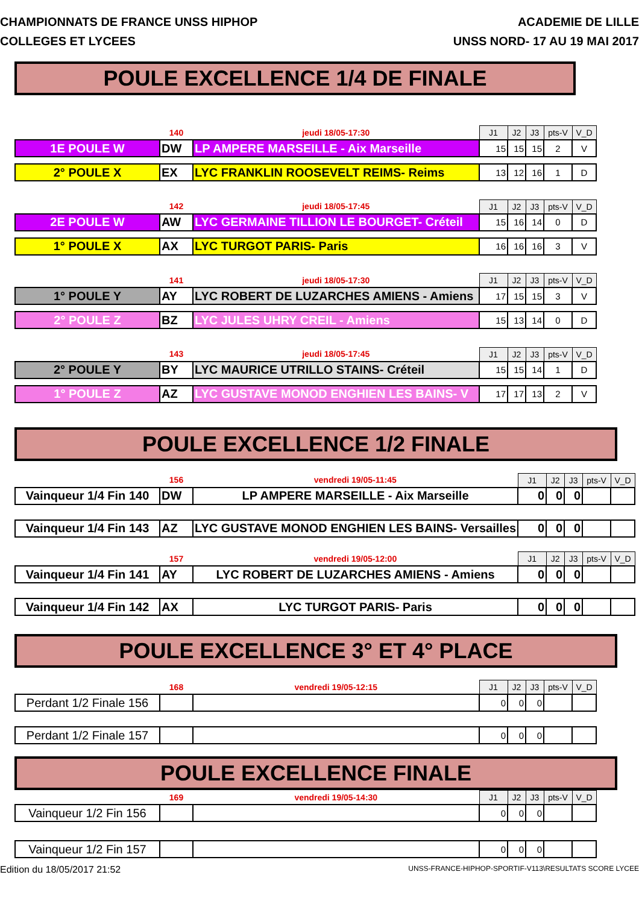CHAMPIONNATS DE FRANCE UNSS HIPHOP
COLLEGES ET LYCEES
ACADEMIE DE LILLE
UNSS NORD- 17 AU 19 MAI 2017
POULE EXCELLENCE 1/4 DE FINALE
| | 140 | jeudi 18/05-17:30 | J1 | J2 | J3 | pts-V | V_D |
| 1E POULE W | DW | LP AMPERE MARSEILLE - Aix Marseille | 15 | 15 | 15 | 2 | V |
| 2° POULE X | EX | LYC FRANKLIN ROOSEVELT REIMS- Reims | 13 | 12 | 16 | 1 | D |
| | 142 | jeudi 18/05-17:45 | J1 | J2 | J3 | pts-V | V_D |
| 2E POULE W | AW | LYC GERMAINE TILLION LE BOURGET- Créteil | 15 | 16 | 14 | 0 | D |
| 1° POULE X | AX | LYC TURGOT PARIS- Paris | 16 | 16 | 16 | 3 | V |
| | 141 | jeudi 18/05-17:30 | J1 | J2 | J3 | pts-V | V_D |
| 1° POULE Y | AY | LYC ROBERT DE LUZARCHES AMIENS - Amiens | 17 | 15 | 15 | 3 | V |
| 2° POULE Z | BZ | LYC JULES UHRY CREIL - Amiens | 15 | 13 | 14 | 0 | D |
| | 143 | jeudi 18/05-17:45 | J1 | J2 | J3 | pts-V | V_D |
| 2° POULE Y | BY | LYC MAURICE UTRILLO STAINS- Créteil | 15 | 15 | 14 | 1 | D |
| 1° POULE Z | AZ | LYC GUSTAVE MONOD ENGHIEN LES BAINS- V | 17 | 17 | 13 | 2 | V |
POULE EXCELLENCE 1/2 FINALE
| | 156 | vendredi 19/05-11:45 | J1 | J2 | J3 | pts-V | V_D |
| Vainqueur 1/4 Fin 140 | DW | LP AMPERE MARSEILLE - Aix Marseille | 0 | 0 | 0 | | |
| Vainqueur 1/4 Fin 143 | AZ | LYC GUSTAVE MONOD ENGHIEN LES BAINS- Versailles | 0 | 0 | 0 | | |
| | 157 | vendredi 19/05-12:00 | J1 | J2 | J3 | pts-V | V_D |
| Vainqueur 1/4 Fin 141 | AY | LYC ROBERT DE LUZARCHES AMIENS - Amiens | 0 | 0 | 0 | | |
| Vainqueur 1/4 Fin 142 | AX | LYC TURGOT PARIS- Paris | 0 | 0 | 0 | | |
POULE EXCELLENCE 3° ET 4° PLACE
| | 168 | vendredi 19/05-12:15 | J1 | J2 | J3 | pts-V | V_D |
| Perdant 1/2 Finale 156 | | | 0 | 0 | 0 | | |
| Perdant 1/2 Finale 157 | | | 0 | 0 | 0 | | |
POULE EXCELLENCE FINALE
| | 169 | vendredi 19/05-14:30 | J1 | J2 | J3 | pts-V | V_D |
| Vainqueur 1/2 Fin 156 | | | 0 | 0 | 0 | | |
| Vainqueur 1/2 Fin 157 | | | 0 | 0 | 0 | | |
Edition du 18/05/2017 21:52
UNSS-FRANCE-HIPHOP-SPORTIF-V113\RESULTATS SCORE LYCEE